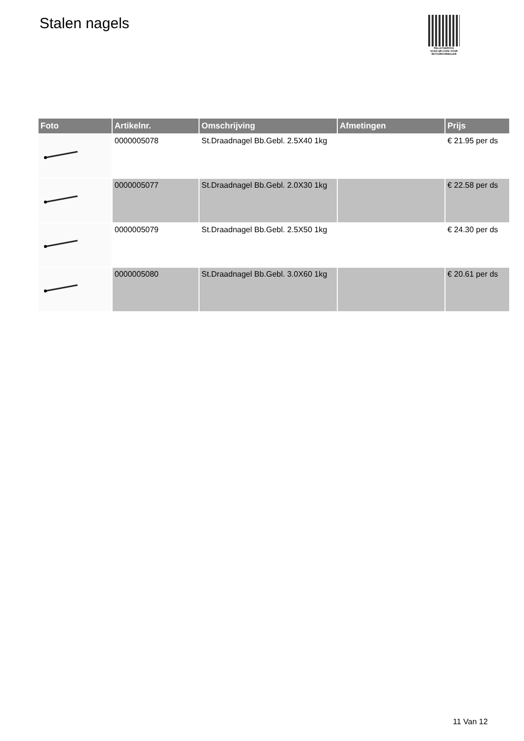Stalen nagels
PALLETSERVICE
SCAN QR-CODE VOOR
RETOURFORMULIER
| Foto | Artikelnr. | Omschrijving | Afmetingen | Prijs |
| --- | --- | --- | --- | --- |
| | 0000005078 | St.Draadnagel Bb.Gebl. 2.5X40 1kg | | € 21.95 per ds |
| | 0000005077 | St.Draadnagel Bb.Gebl. 2.0X30 1kg | | € 22.58 per ds |
| | 0000005079 | St.Draadnagel Bb.Gebl. 2.5X50 1kg | | € 24.30 per ds |
| | 0000005080 | St.Draadnagel Bb.Gebl. 3.0X60 1kg | | € 20.61 per ds |
11 Van 12